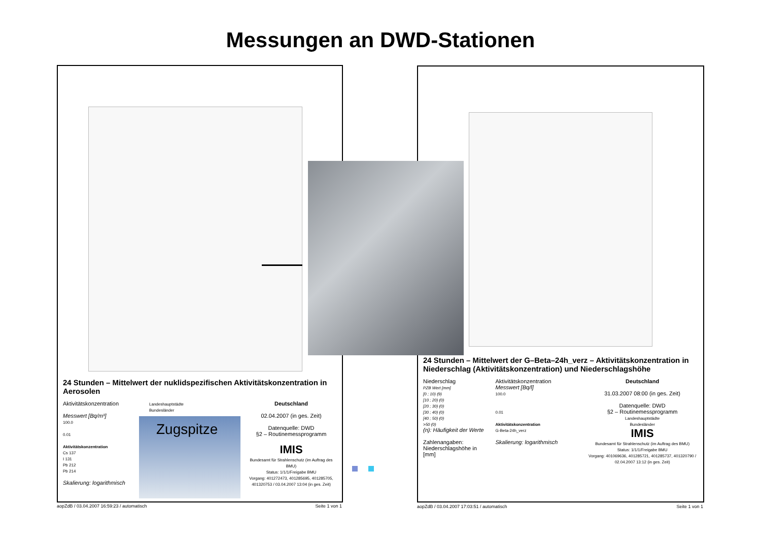Messungen an DWD-Stationen
24 Stunden – Mittelwert der nuklidspezifischen Aktivitätskonzentration in Aerosolen
Aktivitätskonzentration
Messwert [Bq/m³]
100.0
0.01
Aktivitätskonzentration
Cs 137
I 131
Pb 212
Pb 214
Skalierung: logarithmisch
Landeshauptstädte
Bundesländer
Deutschland
02.04.2007 (in ges. Zeit)
Datenquelle: DWD
§2 – Routinemessprogramm
IMIS
Bundesamt für Strahlenschutz (im Auftrag des BMU)
Status: 1/1/1/Freigabe BMU
Vorgang: 401272473, 401285695, 401285705, 401320753 / 03.04.2007 13:04 (in ges. Zeit)
Zugspitze
aopZdB / 03.04.2007 16:59:23 / automatisch Seite 1 von 1
24 Stunden – Mittelwert der G–Beta–24h_verz – Aktivitätskonzentration in Niederschlag (Aktivitätskonzentration) und Niederschlagshöhe
Niederschlag
PZB Wert [mm]
[0 ; 10) (9)
[10 ; 20) (0)
[20 ; 30) (0)
[30 ; 40) (0)
[40 ; 50) (0)
>50 (0)
(n): Häufigkeit der Werte
Zahlenangaben: Niederschlagshöhe in [mm]
Aktivitätskonzentration
Messwert [Bq/l]
100.0
0.01
Aktivitätskonzentration
G-Beta-24h_verz
Skalierung: logarithmisch
Deutschland
31.03.2007 08:00 (in ges. Zeit)
Datenquelle: DWD
§2 – Routinemessprogramm
Landeshauptstädte
Bundesländer
IMIS
Bundesamt für Strahlenschutz (im Auftrag des BMU)
Status: 1/1/1/Freigabe BMU
Vorgang: 401069636, 401285721, 401285737, 401320790 / 02.04.2007 13:12 (in ges. Zeit)
aopZdB / 03.04.2007 17:03:51 / automatisch Seite 1 von 1